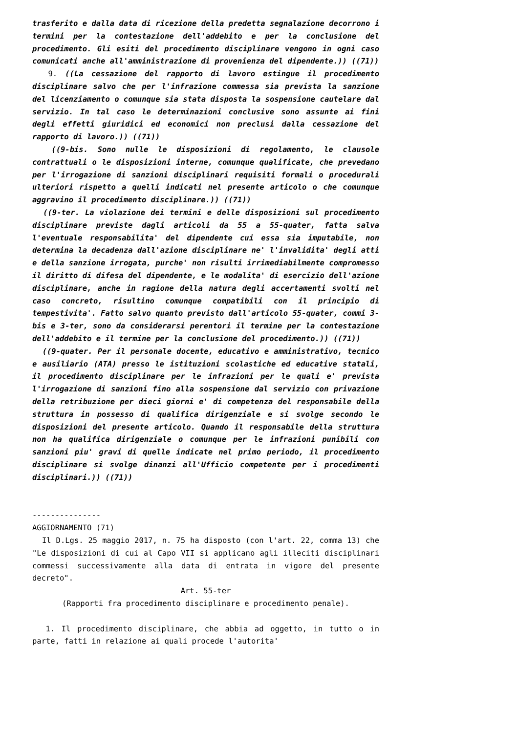trasferito e dalla data di ricezione della predetta segnalazione decorrono i termini per la contestazione dell'addebito e per la conclusione del procedimento. Gli esiti del procedimento disciplinare vengono in ogni caso comunicati anche all'amministrazione di provenienza del dipendente.)) ((71))
9. ((La cessazione del rapporto di lavoro estingue il procedimento disciplinare salvo che per l'infrazione commessa sia prevista la sanzione del licenziamento o comunque sia stata disposta la sospensione cautelare dal servizio. In tal caso le determinazioni conclusive sono assunte ai fini degli effetti giuridici ed economici non preclusi dalla cessazione del rapporto di lavoro.)) ((71))
((9-bis. Sono nulle le disposizioni di regolamento, le clausole contrattuali o le disposizioni interne, comunque qualificate, che prevedano per l'irrogazione di sanzioni disciplinari requisiti formali o procedurali ulteriori rispetto a quelli indicati nel presente articolo o che comunque aggravino il procedimento disciplinare.)) ((71))
((9-ter. La violazione dei termini e delle disposizioni sul procedimento disciplinare previste dagli articoli da 55 a 55-quater, fatta salva l'eventuale responsabilita' del dipendente cui essa sia imputabile, non determina la decadenza dall'azione disciplinare ne' l'invalidita' degli atti e della sanzione irrogata, purche' non risulti irrimediabilmente compromesso il diritto di difesa del dipendente, e le modalita' di esercizio dell'azione disciplinare, anche in ragione della natura degli accertamenti svolti nel caso concreto, risultino comunque compatibili con il principio di tempestivita'. Fatto salvo quanto previsto dall'articolo 55-quater, commi 3-bis e 3-ter, sono da considerarsi perentori il termine per la contestazione dell'addebito e il termine per la conclusione del procedimento.)) ((71))
((9-quater. Per il personale docente, educativo e amministrativo, tecnico e ausiliario (ATA) presso le istituzioni scolastiche ed educative statali, il procedimento disciplinare per le infrazioni per le quali e' prevista l'irrogazione di sanzioni fino alla sospensione dal servizio con privazione della retribuzione per dieci giorni e' di competenza del responsabile della struttura in possesso di qualifica dirigenziale e si svolge secondo le disposizioni del presente articolo. Quando il responsabile della struttura non ha qualifica dirigenziale o comunque per le infrazioni punibili con sanzioni piu' gravi di quelle indicate nel primo periodo, il procedimento disciplinare si svolge dinanzi all'Ufficio competente per i procedimenti disciplinari.)) ((71))
---------------
AGGIORNAMENTO (71)
Il D.Lgs. 25 maggio 2017, n. 75 ha disposto (con l'art. 22, comma 13) che "Le disposizioni di cui al Capo VII si applicano agli illeciti disciplinari commessi successivamente alla data di entrata in vigore del presente decreto".
Art. 55-ter
(Rapporti fra procedimento disciplinare e procedimento penale).
1. Il procedimento disciplinare, che abbia ad oggetto, in tutto o in parte, fatti in relazione ai quali procede l'autorita'